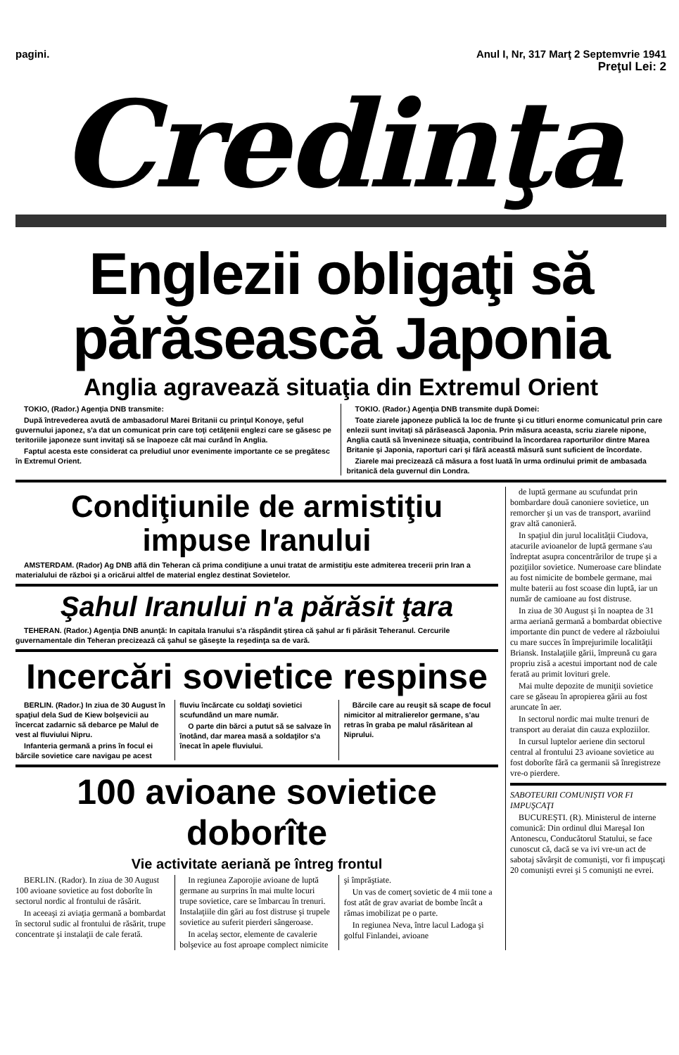pagini. Anul I, Nr, 317 Marţ 2 Septemvrie 1941
Preţul Lei: 2
Credinţa
Englezii obligaţi să
părăsească Japonia
Anglia agravează situaţia din Extremul Orient
TOKIO, (Rador.) Agenţia DNB transmite:
După întrevederea avută de ambasadorul Marei Britanii cu prinţul Konoye, şeful guvernului japonez, s'a dat un comunicat prin care toţi cetăţenii englezi care se găsesc pe teritoriile japoneze sunt invitaţi să se înapoeze cât mai curând în Anglia.
Faptul acesta este considerat ca preludiul unor evenimente importante ce se pregătesc în Extremul Orient.
TOKIO. (Rador.) Agenţia DNB transmite după Domei:
Toate ziarele japoneze publică la loc de frunte şi cu titluri enorme comunicatul prin care enlezii sunt invitaţi să părăsească Japonia. Prin măsura aceasta, scriu ziarele nipone, Anglia caută să învenineze situaţia, contribuind la încordarea raporturilor dintre Marea Britanie şi Japonia, raporturi cari şi fără această măsură sunt suficient de încordate.
Ziarele mai precizează că măsura a fost luată în urma ordinului primit de ambasada britanică dela guvernul din Londra.
Condiţiunile de armistiţiu
impuse Iranului
AMSTERDAM. (Rador) Ag DNB află din Teheran că prima condiţiune a unui tratat de armistiţiu este admiterea trecerii prin Iran a materialului de război şi a oricărui altfel de material englez destinat Sovietelor.
Şahul Iranului n'a părăsit ţara
TEHERAN. (Rador.) Agenţia DNB anunţă: In capitala Iranului s'a răspândit ştirea că şahul ar fi părăsit Teheranul. Cercurile guvernamentale din Teheran precizează că şahul se găseşte la reşedinţa sa de vară.
Incercări sovietice respinse
BERLIN. (Rador.) In ziua de 30 August în spaţiul dela Sud de Kiew bolşevicii au încercat zadarnic să debarce pe Malul de vest al fluviului Nipru.
Infanteria germană a prins în focul ei bărcile sovietice care navigau pe acest fluviu încărcate cu soldaţi sovietici scufundând un mare număr.
O parte din bărci a putut să se salvaze în înotând, dar marea masă a soldaţilor s'a înecat în apele fluviului.
Bărcile care au reuşit să scape de focul nimicitor al mitralierelor germane, s'au retras în graba pe malul răsăritean al Niprului.
100 avioane sovietice doborîte
Vie activitate aeriană pe întreg frontul
BERLIN. (Rador). In ziua de 30 August 100 avioane sovietice au fost doborîte în sectorul nordic al frontului de răsărit.
In aceeaşi zi aviaţia germană a bombardat în sectorul sudic al frontului de răsărit, trupe concentrate şi instalaţii de cale ferată.
In regiunea Zaporojie avioane de luptă germane au surprins în mai multe locuri trupe sovietice, care se îmbarcau în trenuri. Instalaţiile din gări au fost distruse şi trupele sovietice au suferit pierderi sângeroase.
In acelaş sector, elemente de cavalerie bolşevice au fost aproape complect nimicite şi împrăştiate.
Un vas de comerţ sovietic de 4 mii tone a fost atât de grav avariat de bombe încât a rămas imobilizat pe o parte.
In regiunea Neva, între lacul Ladoga şi golful Finlandei, avioane
de luptă germane au scufundat prin bombardare două canoniere sovietice, un remorcher şi un vas de transport, avariind grav altă canonieră.
In spaţiul din jurul localităţii Ciudova, atacurile avioanelor de luptă germane s'au îndreptat asupra concentrărilor de trupe şi a poziţiilor sovietice. Numeroase care blindate au fost nimicite de bombele germane, mai multe baterii au fost scoase din luptă, iar un număr de camioane au fost distruse.
In ziua de 30 August şi în noaptea de 31 arma aeriană germană a bombardat obiective importante din punct de vedere al războiului cu mare succes în împrejurimile localităţii Briansk. Instalaţiile gării, împreună cu gara propriu zisă a acestui important nod de cale ferată au primit lovituri grele.
Mai multe depozite de muniţii sovietice care se găseau în apropierea gării au fost aruncate în aer.
In sectorul nordic mai multe trenuri de transport au deraiat din cauza exploziilor.
In cursul luptelor aeriene din sectorul central al frontului 23 avioane sovietice au fost doborîte fără ca germanii să înregistreze vre-o pierdere.
SABOTEURII COMUNIŞTI VOR FI IMPUŞCAŢI
BUCUREŞTI. (R). Ministerul de interne comunică: Din ordinul dlui Mareşal Ion Antonescu, Conducătorul Statului, se face cunoscut că, dacă se va ivi vre-un act de sabotaj săvârşit de comunişti, vor fi impuşcaţi 20 comunişti evrei şi 5 comunişti ne evrei.